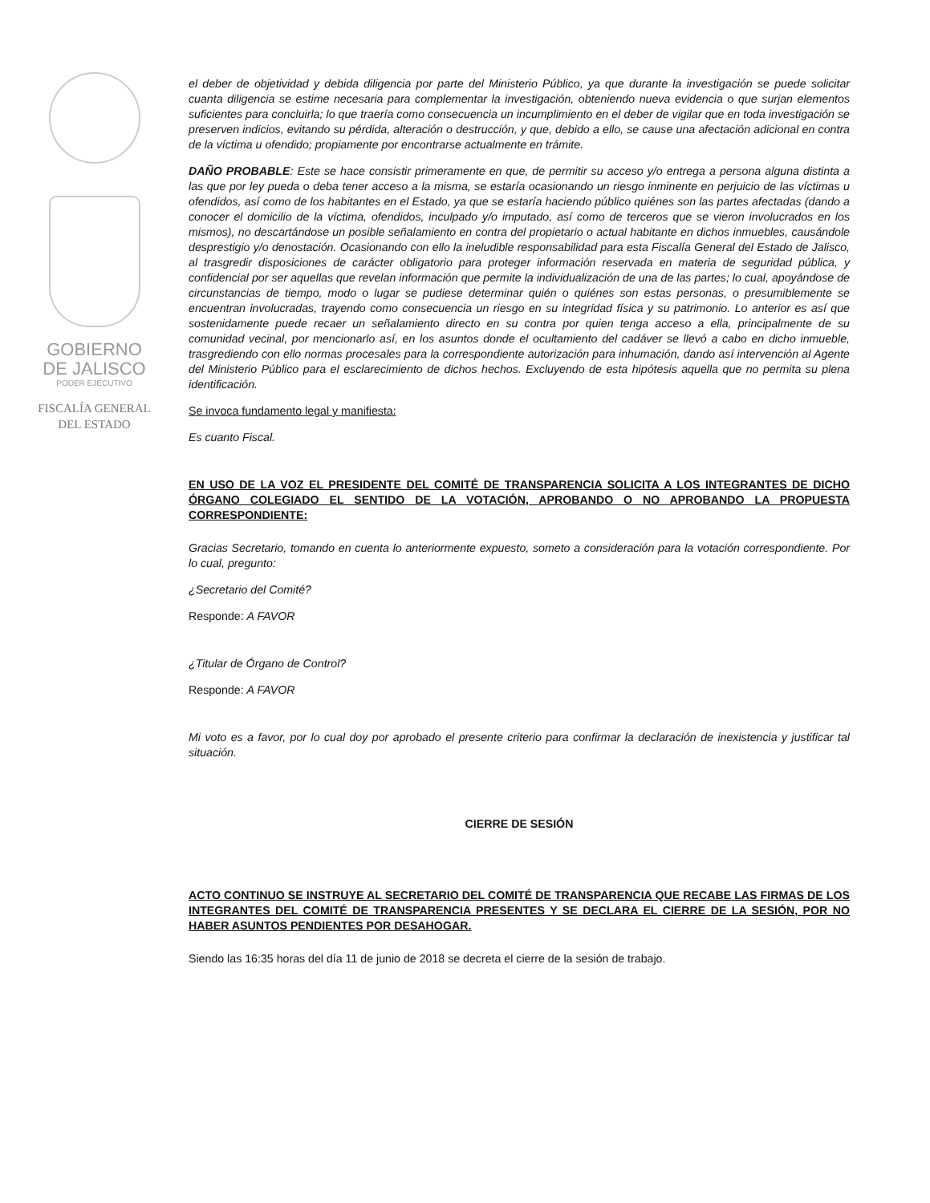GOBIERNO
DE JALISCO
PODER EJECUTIVO
FISCALÍA GENERAL
DEL ESTADO
el deber de objetividad y debida diligencia por parte del Ministerio Público, ya que durante la investigación se puede solicitar cuanta diligencia se estime necesaria para complementar la investigación, obteniendo nueva evidencia o que surjan elementos suficientes para concluirla; lo que traería como consecuencia un incumplimiento en el deber de vigilar que en toda investigación se preserven indicios, evitando su pérdida, alteración o destrucción, y que, debido a ello, se cause una afectación adicional en contra de la víctima u ofendido; propiamente por encontrarse actualmente en trámite.
DAÑO PROBABLE: Este se hace consistir primeramente en que, de permitir su acceso y/o entrega a persona alguna distinta a las que por ley pueda o deba tener acceso a la misma, se estaría ocasionando un riesgo inminente en perjuicio de las víctimas u ofendidos, así como de los habitantes en el Estado, ya que se estaría haciendo público quiénes son las partes afectadas (dando a conocer el domicilio de la víctima, ofendidos, inculpado y/o imputado, así como de terceros que se vieron involucrados en los mismos), no descartándose un posible señalamiento en contra del propietario o actual habitante en dichos inmuebles, causándole desprestigio y/o denostación. Ocasionando con ello la ineludible responsabilidad para esta Fiscalía General del Estado de Jalisco, al trasgredir disposiciones de carácter obligatorio para proteger información reservada en materia de seguridad pública, y confidencial por ser aquellas que revelan información que permite la individualización de una de las partes; lo cual, apoyándose de circunstancias de tiempo, modo o lugar se pudiese determinar quién o quiénes son estas personas, o presumiblemente se encuentran involucradas, trayendo como consecuencia un riesgo en su integridad física y su patrimonio. Lo anterior es así que sostenidamente puede recaer un señalamiento directo en su contra por quien tenga acceso a ella, principalmente de su comunidad vecinal, por mencionarlo así, en los asuntos donde el ocultamiento del cadáver se llevó a cabo en dicho inmueble, trasgrediendo con ello normas procesales para la correspondiente autorización para inhumación, dando así intervención al Agente del Ministerio Público para el esclarecimiento de dichos hechos. Excluyendo de esta hipótesis aquella que no permita su plena identificación.
Se invoca fundamento legal y manifiesta:
Es cuanto Fiscal.
EN USO DE LA VOZ EL PRESIDENTE DEL COMITÉ DE TRANSPARENCIA SOLICITA A LOS INTEGRANTES DE DICHO ÓRGANO COLEGIADO EL SENTIDO DE LA VOTACIÓN, APROBANDO O NO APROBANDO LA PROPUESTA CORRESPONDIENTE:
Gracias Secretario, tomando en cuenta lo anteriormente expuesto, someto a consideración para la votación correspondiente. Por lo cual, pregunto:
¿Secretario del Comité?
Responde: A FAVOR
¿Titular de Órgano de Control?
Responde: A FAVOR
Mi voto es a favor, por lo cual doy por aprobado el presente criterio para confirmar la declaración de inexistencia y justificar tal situación.
CIERRE DE SESIÓN
ACTO CONTINUO SE INSTRUYE AL SECRETARIO DEL COMITÉ DE TRANSPARENCIA QUE RECABE LAS FIRMAS DE LOS INTEGRANTES DEL COMITÉ DE TRANSPARENCIA PRESENTES Y SE DECLARA EL CIERRE DE LA SESIÓN, POR NO HABER ASUNTOS PENDIENTES POR DESAHOGAR.
Siendo las 16:35 horas del día 11 de junio de 2018 se decreta el cierre de la sesión de trabajo.